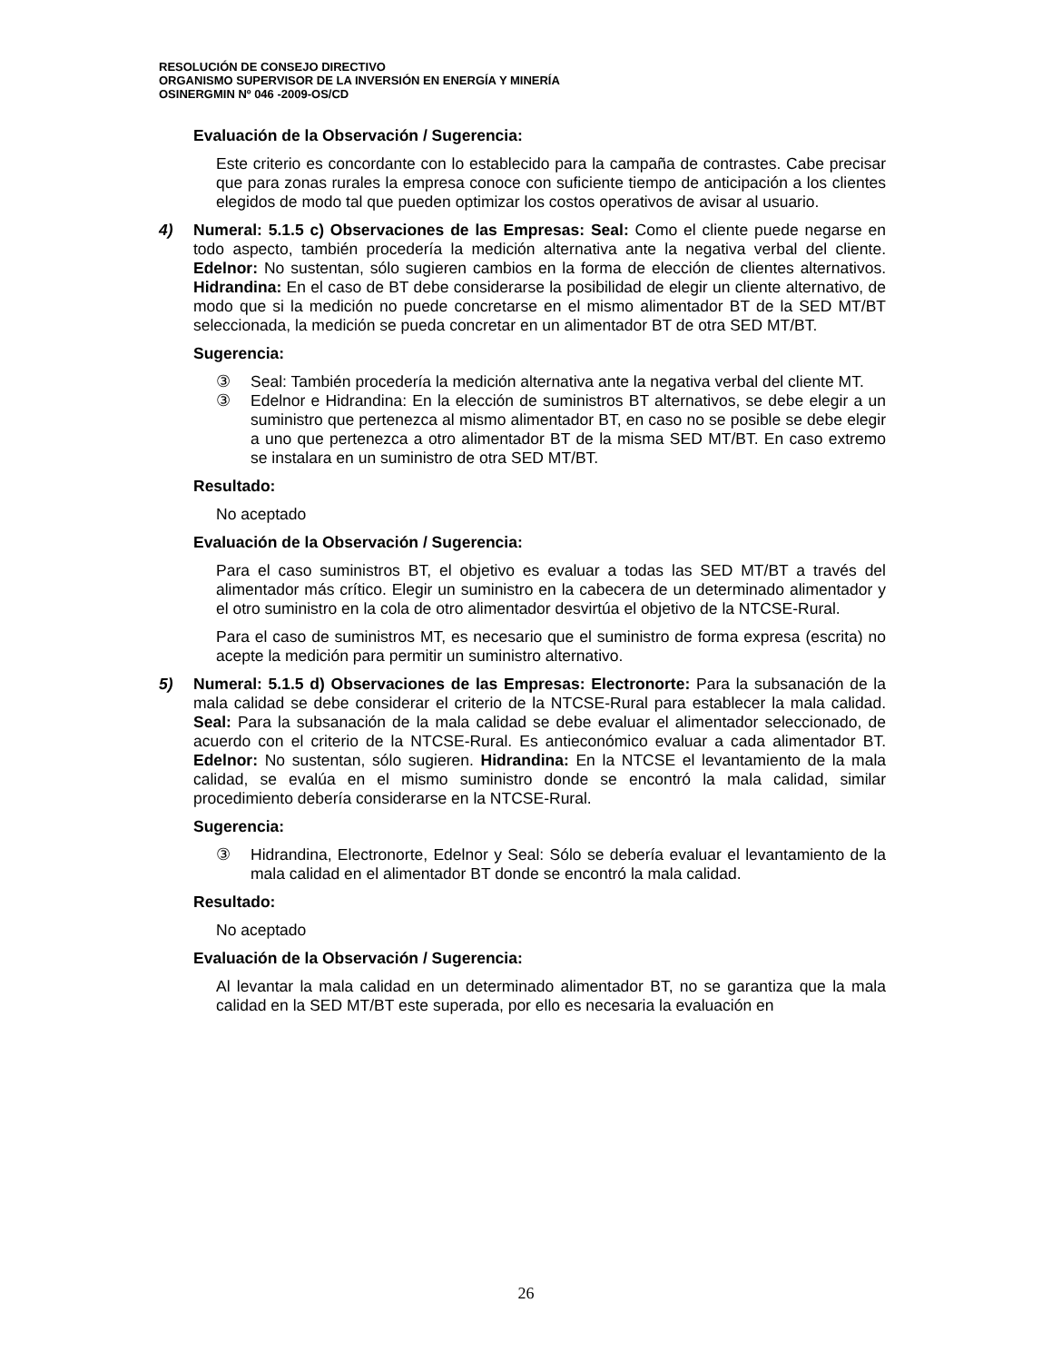RESOLUCIÓN DE CONSEJO DIRECTIVO
ORGANISMO SUPERVISOR DE LA INVERSIÓN EN ENERGÍA Y MINERÍA
OSINERGMIN Nº 046 -2009-OS/CD
Evaluación de la Observación / Sugerencia:
Este criterio es concordante con lo establecido para la campaña de contrastes. Cabe precisar que para zonas rurales la empresa conoce con suficiente tiempo de anticipación a los clientes elegidos de modo tal que pueden optimizar los costos operativos de avisar al usuario.
4) Numeral: 5.1.5 c) Observaciones de las Empresas: Seal: Como el cliente puede negarse en todo aspecto, también procedería la medición alternativa ante la negativa verbal del cliente. Edelnor: No sustentan, sólo sugieren cambios en la forma de elección de clientes alternativos. Hidrandina: En el caso de BT debe considerarse la posibilidad de elegir un cliente alternativo, de modo que si la medición no puede concretarse en el mismo alimentador BT de la SED MT/BT seleccionada, la medición se pueda concretar en un alimentador BT de otra SED MT/BT.
Sugerencia:
③ Seal: También procedería la medición alternativa ante la negativa verbal del cliente MT.
③ Edelnor e Hidrandina: En la elección de suministros BT alternativos, se debe elegir a un suministro que pertenezca al mismo alimentador BT, en caso no se posible se debe elegir a uno que pertenezca a otro alimentador BT de la misma SED MT/BT. En caso extremo se instalara en un suministro de otra SED MT/BT.
Resultado:
No aceptado
Evaluación de la Observación / Sugerencia:
Para el caso suministros BT, el objetivo es evaluar a todas las SED MT/BT a través del alimentador más crítico. Elegir un suministro en la cabecera de un determinado alimentador y el otro suministro en la cola de otro alimentador desvirtúa el objetivo de la NTCSE-Rural.
Para el caso de suministros MT, es necesario que el suministro de forma expresa (escrita) no acepte la medición para permitir un suministro alternativo.
5) Numeral: 5.1.5 d) Observaciones de las Empresas: Electronorte: Para la subsanación de la mala calidad se debe considerar el criterio de la NTCSE-Rural para establecer la mala calidad. Seal: Para la subsanación de la mala calidad se debe evaluar el alimentador seleccionado, de acuerdo con el criterio de la NTCSE-Rural. Es antieconómico evaluar a cada alimentador BT. Edelnor: No sustentan, sólo sugieren. Hidrandina: En la NTCSE el levantamiento de la mala calidad, se evalúa en el mismo suministro donde se encontró la mala calidad, similar procedimiento debería considerarse en la NTCSE-Rural.
Sugerencia:
③ Hidrandina, Electronorte, Edelnor y Seal: Sólo se debería evaluar el levantamiento de la mala calidad en el alimentador BT donde se encontró la mala calidad.
Resultado:
No aceptado
Evaluación de la Observación / Sugerencia:
Al levantar la mala calidad en un determinado alimentador BT, no se garantiza que la mala calidad en la SED MT/BT este superada, por ello es necesaria la evaluación en
26